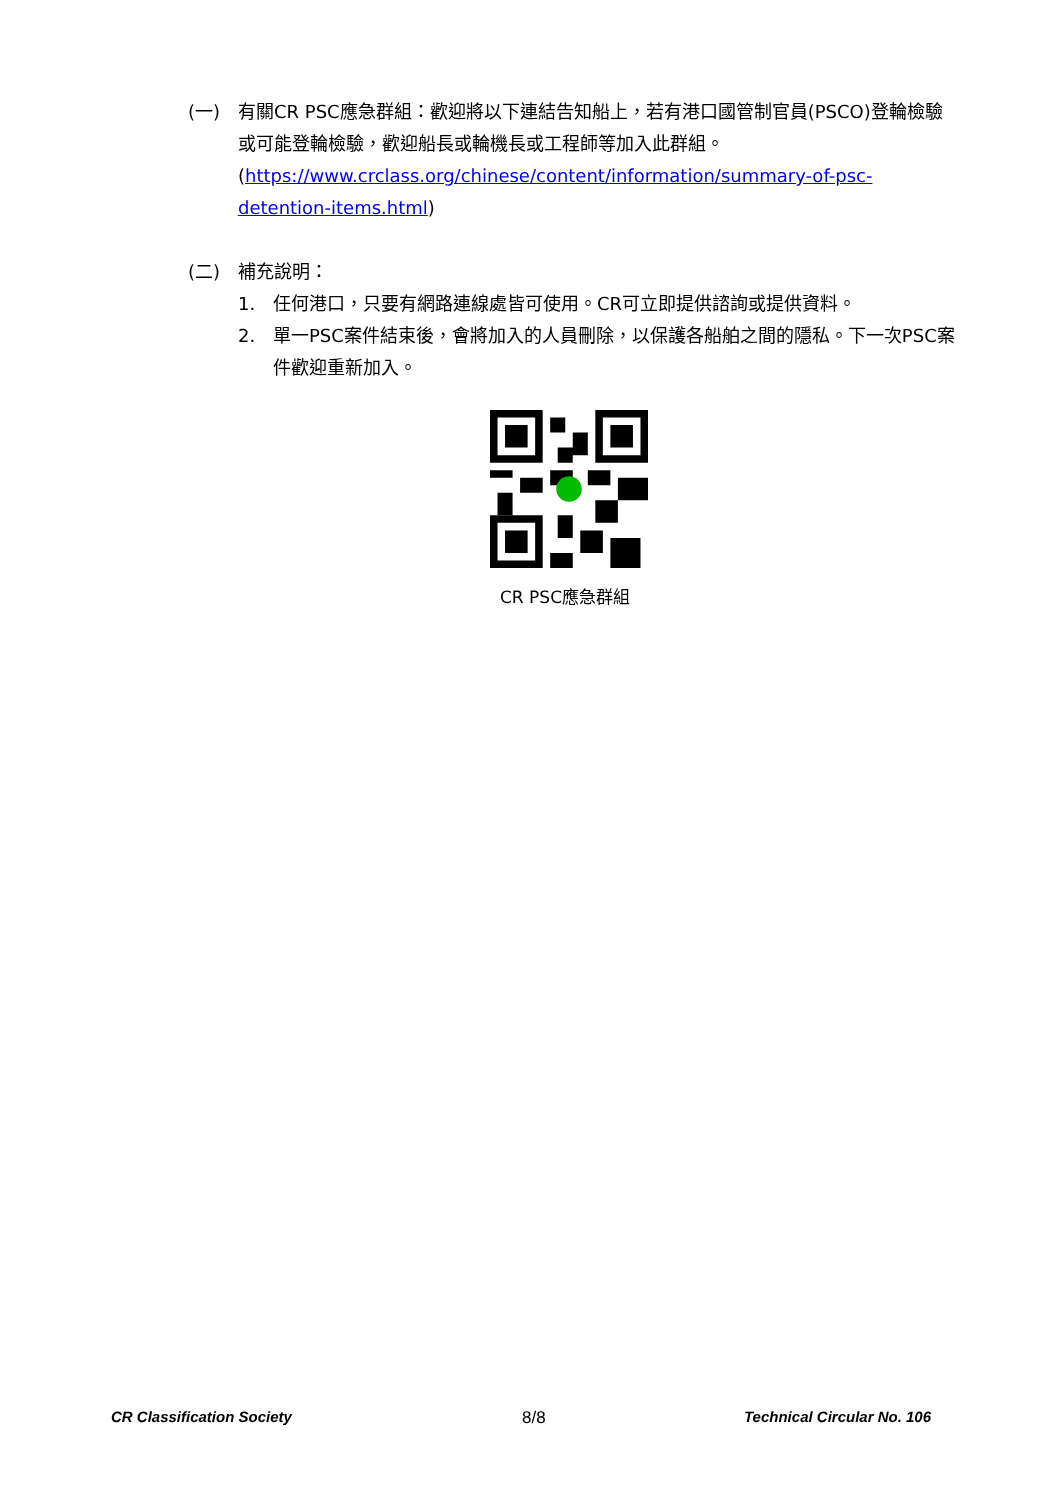(一) 有關CR PSC應急群組：歡迎將以下連結告知船上，若有港口國管制官員(PSCO)登輪檢驗或可能登輪檢驗，歡迎船長或輪機長或工程師等加入此群組。
(https://www.crclass.org/chinese/content/information/summary-of-psc-detention-items.html)
(二) 補充說明：
1. 任何港口，只要有網路連線處皆可使用。CR可立即提供諮詢或提供資料。
2. 單一PSC案件結束後，會將加入的人員刪除，以保護各船舶之間的隱私。下一次PSC案件歡迎重新加入。
CR PSC應急群組
CR Classification Society 8/8 Technical Circular No. 106